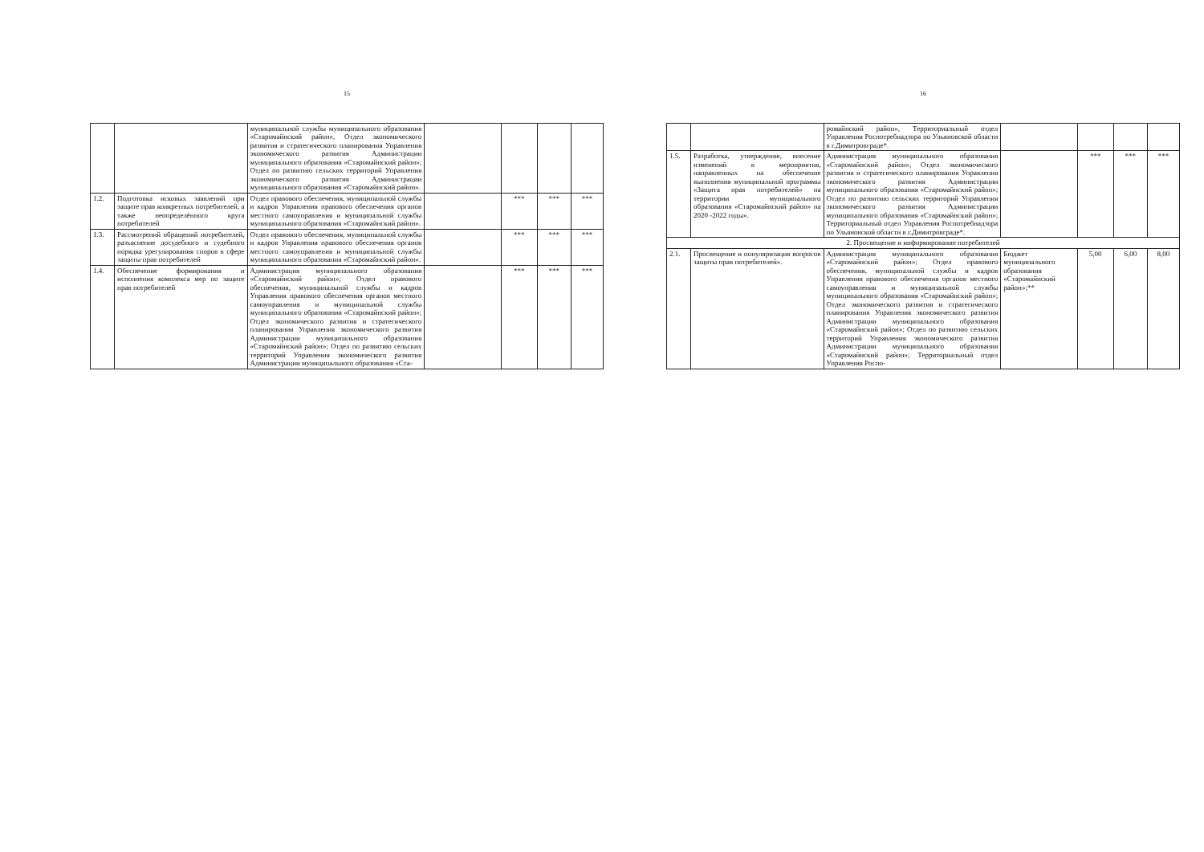15
| | | муниципальной службы муниципального образования «Старомайнский район», Отдел экономического развития и стратегического планирования Управления экономического развития Администрации муниципального образования «Старомайнский район»; Отдел по развитию сельских территорий Управления экономического развития Администрации муниципального образования «Старомайнский район». | | | | |
| 1.2. | Подготовка исковых заявлений при защите прав конкретных потребителей, а также неопределённого круга потребителей | Отдел правового обеспечения, муниципальной службы и кадров Управления правового обеспечения органов местного самоуправления и муниципальной службы муниципального образования «Старомайнский район». | | *** | *** | *** |
| 1.3. | Рассмотрений обращений потребителей, разъяснение досудебного и судебного порядка урегулирования споров в сфере защиты прав потребителей | Отдел правового обеспечения, муниципальной службы и кадров Управления правового обеспечения органов местного самоуправления и муниципальной службы муниципального образования «Старомайнский район». | | *** | *** | *** |
| 1.4. | Обеспечение формирования и исполнения комплекса мер по защите прав потребителей | Администрация муниципального образования «Старомайнский район»; Отдел правового обеспечения, муниципальной службы и кадров Управления правового обеспечения органов местного самоуправления и муниципальной службы муниципального образования «Старомайнский район»; Отдел экономического развития и стратегического планирования Управления экономического развития Администрации муниципального образования «Старомайнский район»; Отдел по развитию сельских территорий Управления экономического развития Администрации муниципального образования «Ста- | | *** | *** | *** |
16
| | | ромайнский район», Территориальный отдел Управления Роспотребнадзора по Ульяновской области в г.Димитровграде*. | | | | |
| 1.5. | Разработка, утверждение, внесение изменений в мероприятия, направленных на обеспечение выполнения муниципальной программы «Защита прав потребителей» на территории муниципального образования «Старомайнский район» на 2020 -2022 годы». | Администрация муниципального образования «Старомайнский район», Отдел экономического развития и стратегического планирования Управления экономического развития Администрации муниципального образования «Старомайнский район»; Отдел по развитию сельских территорий Управления экономического развития Администрации муниципального образования «Старомайнский район»; Территориальный отдел Управления Роспотребнадзора по Ульяновской области в г.Димитровграде*. | | *** | *** | *** |
| 2. Просвещение и информирование потребителей | | | | | | |
| 2.1. | Просвещение и популяризация вопросов защиты прав потребителей». | Администрация муниципального образования «Старомайнский район»; Отдел правового обеспечения, муниципальной службы и кадров Управления правового обеспечения органов местного самоуправления и муниципальной службы муниципального образования «Старомайнский район»; Отдел экономического развития и стратегического планирования Управления экономического развития Администрации муниципального образования «Старомайнский район»; Отдел по развитию сельских территорий Управления экономического развития Администрации муниципального образования «Старомайнский район»; Территориальный отдел Управления Роспо- | Бюджет муниципального образования «Старомайнский район»;** | 5,00 | 6,00 | 8,00 |